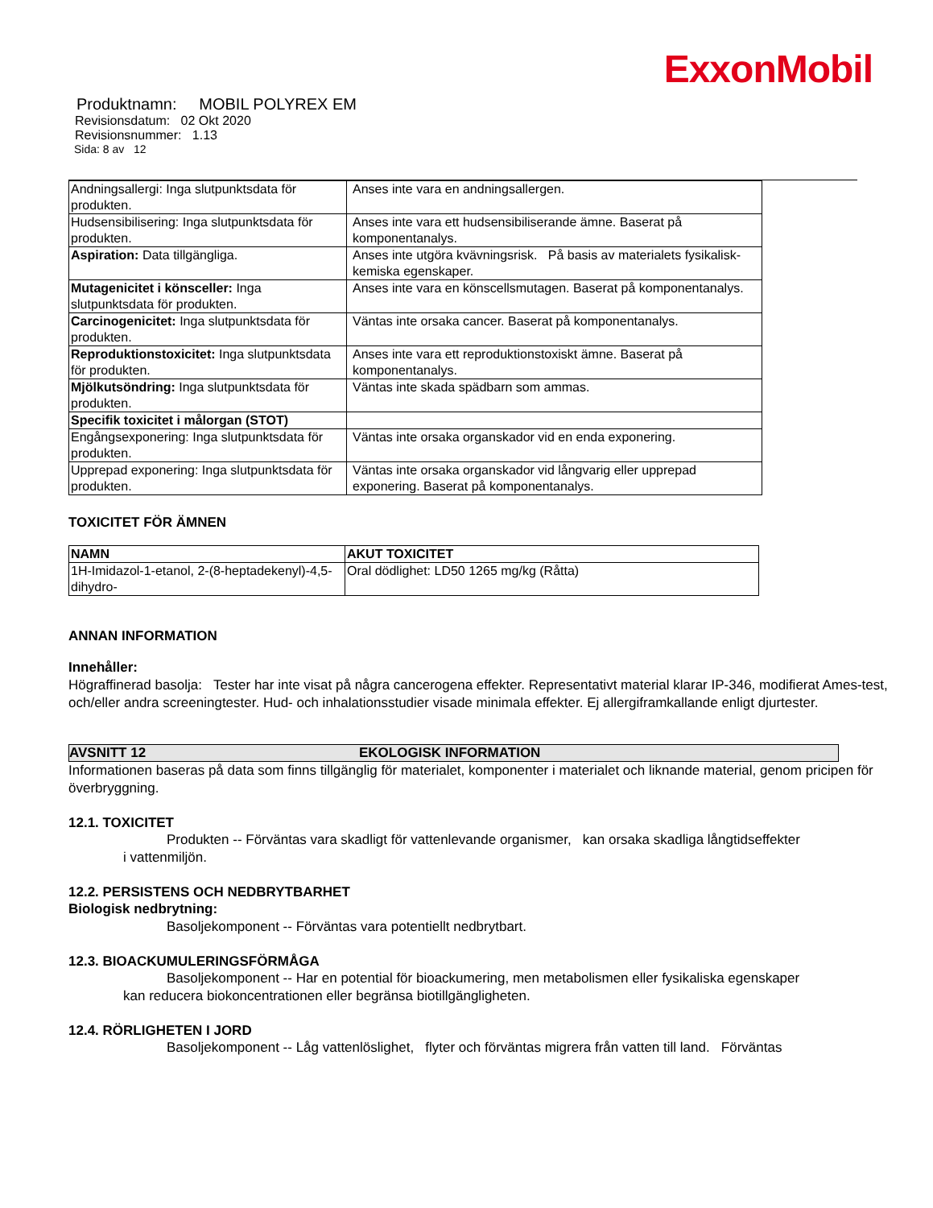ExxonMobil
Produktnamn: MOBIL POLYREX EM
Revisionsdatum: 02 Okt 2020
Revisionsnummer: 1.13
Sida: 8 av 12
| Andningsallergi: Inga slutpunktsdata för produkten. | Anses inte vara en andningsallergen. |
| Hudsensibilisering: Inga slutpunktsdata för produkten. | Anses inte vara ett hudsensibiliserande ämne. Baserat på komponentanalys. |
| Aspiration: Data tillgängliga. | Anses inte utgöra kvävningsrisk. På basis av materialets fysikalisk-kemiska egenskaper. |
| Mutagenicitet i könsceller: Inga slutpunktsdata för produkten. | Anses inte vara en könscellsmutagen. Baserat på komponentanalys. |
| Carcinogenicitet: Inga slutpunktsdata för produkten. | Väntas inte orsaka cancer. Baserat på komponentanalys. |
| Reproduktionstoxicitet: Inga slutpunktsdata för produkten. | Anses inte vara ett reproduktionstoxiskt ämne. Baserat på komponentanalys. |
| Mjölkutsöndring: Inga slutpunktsdata för produkten. | Väntas inte skada spädbarn som ammas. |
| Specifik toxicitet i målorgan (STOT) | |
| Engångsexponering: Inga slutpunktsdata för produkten. | Väntas inte orsaka organskador vid en enda exponering. |
| Upprepad exponering: Inga slutpunktsdata för produkten. | Väntas inte orsaka organskador vid långvarig eller upprepad exponering. Baserat på komponentanalys. |
TOXICITET FÖR ÄMNEN
| NAMN | AKUT TOXICITET |
| --- | --- |
| 1H-Imidazol-1-etanol, 2-(8-heptadekenyl)-4,5-dihydro- | Oral dödlighet: LD50 1265 mg/kg (Råtta) |
ANNAN INFORMATION
Innehåller:
Högraffinerad basolja: Tester har inte visat på några cancerogena effekter. Representativt material klarar IP-346, modifierat Ames-test, och/eller andra screeningtester. Hud- och inhalationsstudier visade minimala effekter. Ej allergiframkallande enligt djurtester.
AVSNITT 12 EKOLOGISK INFORMATION
Informationen baseras på data som finns tillgänglig för materialet, komponenter i materialet och liknande material, genom pricipen för överbryggning.
12.1. TOXICITET
Produkten -- Förväntas vara skadligt för vattenlevande organismer, kan orsaka skadliga långtidseffekter
i vattenmiljön.
12.2. PERSISTENS OCH NEDBRYTBARHET
Biologisk nedbrytning:
Basoljekomponent -- Förväntas vara potentiellt nedbrytbart.
12.3. BIOACKUMULERINGSFÖRMÅGA
Basoljekomponent -- Har en potential för bioackumering, men metabolismen eller fysikaliska egenskaper
kan reducera biokoncentrationen eller begränsa biotillgängligheten.
12.4. RÖRLIGHETEN I JORD
Basoljekomponent -- Låg vattenlöslighet, flyter och förväntas migrera från vatten till land. Förväntas